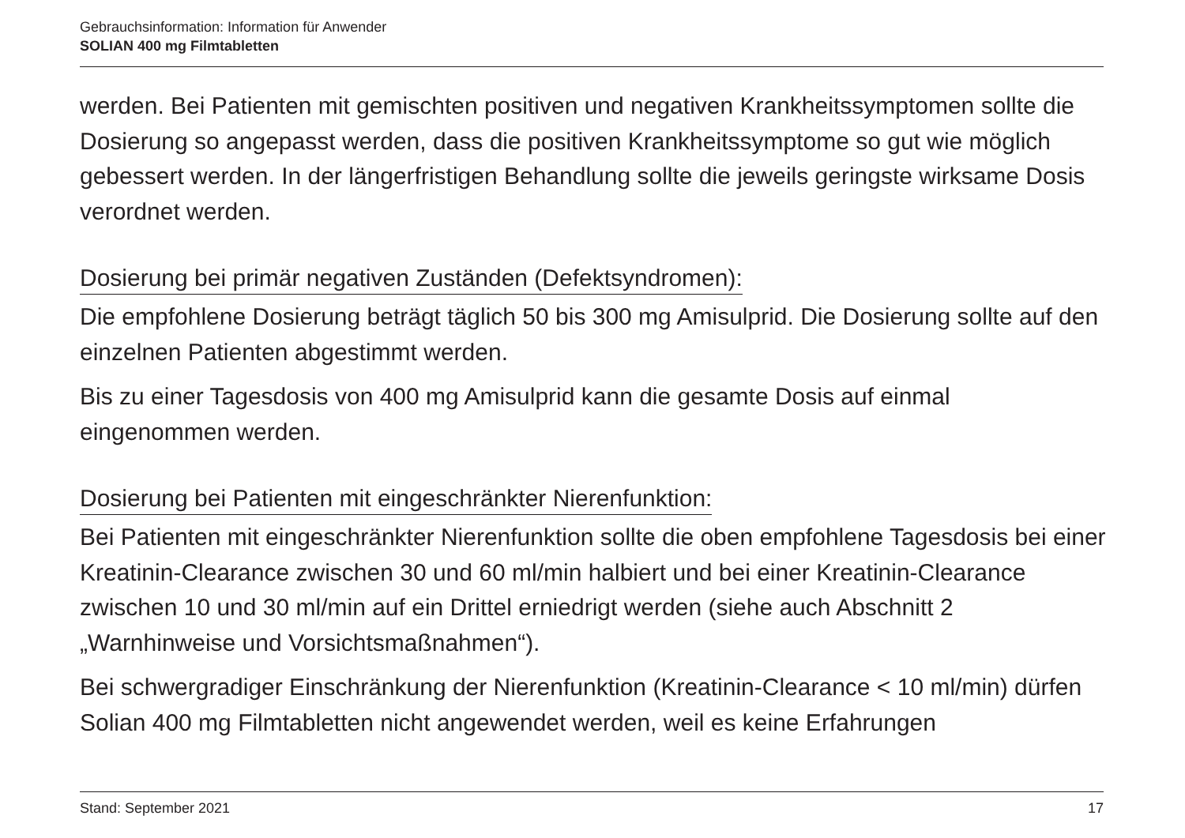Gebrauchsinformation: Information für Anwender
SOLIAN 400 mg Filmtabletten
werden. Bei Patienten mit gemischten positiven und negativen Krankheitssymptomen sollte die Dosierung so angepasst werden, dass die positiven Krankheitssymptome so gut wie möglich gebessert werden. In der längerfristigen Behandlung sollte die jeweils geringste wirksame Dosis verordnet werden.
Dosierung bei primär negativen Zuständen (Defektsyndromen):
Die empfohlene Dosierung beträgt täglich 50 bis 300 mg Amisulprid. Die Dosierung sollte auf den einzelnen Patienten abgestimmt werden.
Bis zu einer Tagesdosis von 400 mg Amisulprid kann die gesamte Dosis auf einmal eingenommen werden.
Dosierung bei Patienten mit eingeschränkter Nierenfunktion:
Bei Patienten mit eingeschränkter Nierenfunktion sollte die oben empfohlene Tagesdosis bei einer Kreatinin-Clearance zwischen 30 und 60 ml/min halbiert und bei einer Kreatinin-Clearance zwischen 10 und 30 ml/min auf ein Drittel erniedrigt werden (siehe auch Abschnitt 2 „Warnhinweise und Vorsichtsmaßnahmen“).
Bei schwergradiger Einschränkung der Nierenfunktion (Kreatinin-Clearance < 10 ml/min) dürfen Solian 400 mg Filmtabletten nicht angewendet werden, weil es keine Erfahrungen
Stand: September 2021 17